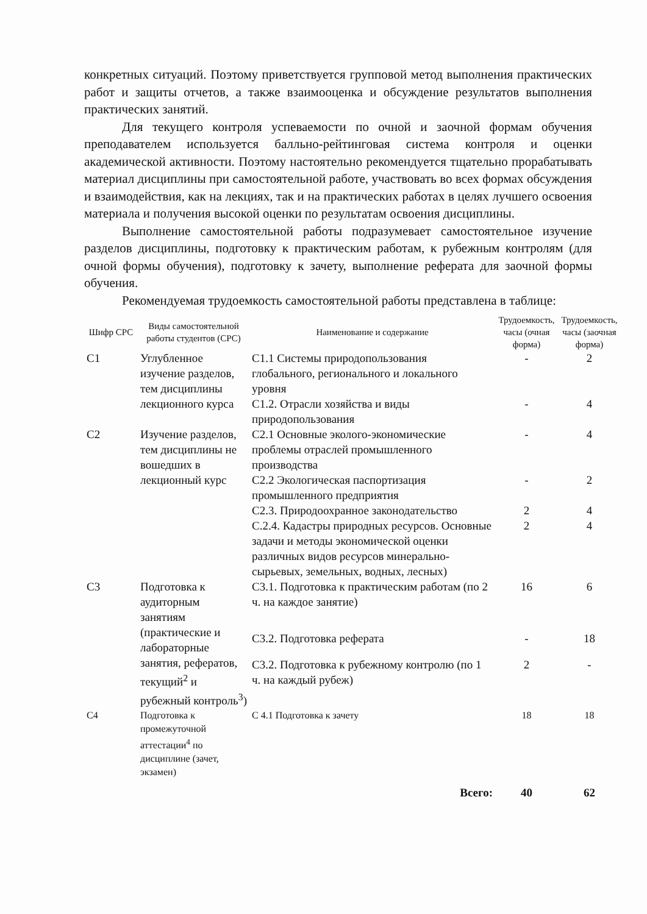конкретных ситуаций. Поэтому приветствуется групповой метод выполнения практических работ и защиты отчетов, а также взаимооценка и обсуждение результатов выполнения практических занятий.
Для текущего контроля успеваемости по очной и заочной формам обучения преподавателем используется балльно-рейтинговая система контроля и оценки академической активности. Поэтому настоятельно рекомендуется тщательно прорабатывать материал дисциплины при самостоятельной работе, участвовать во всех формах обсуждения и взаимодействия, как на лекциях, так и на практических работах в целях лучшего освоения материала и получения высокой оценки по результатам освоения дисциплины.
Выполнение самостоятельной работы подразумевает самостоятельное изучение разделов дисциплины, подготовку к практическим работам, к рубежным контролям (для очной формы обучения), подготовку к зачету, выполнение реферата для заочной формы обучения.
Рекомендуемая трудоемкость самостоятельной работы представлена в таблице:
| Шифр СРС | Виды самостоятельной работы студентов (СРС) | Наименование и содержание | Трудоемкость, часы (очная форма) | Трудоемкость, часы (заочная форма) |
| --- | --- | --- | --- | --- |
| С1 | Углубленное изучение разделов, тем дисциплины лекционного курса | С1.1 Системы природопользования глобального, регионального и локального уровня | - | 2 |
| | | С1.2. Отрасли хозяйства и виды природопользования | - | 4 |
| С2 | Изучение разделов, тем дисциплины не вошедших в лекционный курс | С2.1 Основные эколого-экономические проблемы отраслей промышленного производства | - | 4 |
| | | С2.2 Экологическая паспортизация промышленного предприятия | - | 2 |
| | | С2.3. Природоохранное законодательство | 2 | 4 |
| | | С.2.4. Кадастры природных ресурсов. Основные задачи и методы экономической оценки различных видов ресурсов минерально-сырьевых, земельных, водных, лесных) | 2 | 4 |
| С3 | Подготовка к аудиторным занятиям (практические и лабораторные занятия, рефератов, текущий<sup>2</sup> и рубежный контроль<sup>3</sup>) | С3.1. Подготовка к практическим работам (по 2 ч. на каждое занятие) | 16 | 6 |
| | | С3.2. Подготовка реферата | - | 18 |
| | | С3.2. Подготовка к рубежному контролю (по 1 ч. на каждый рубеж) | 2 | - |
| С4 | Подготовка к промежуточной аттестации<sup>4</sup> по дисциплине (зачет, экзамен) | С 4.1 Подготовка к зачету | 18 | 18 |
| | | Всего: | 40 | 62 |